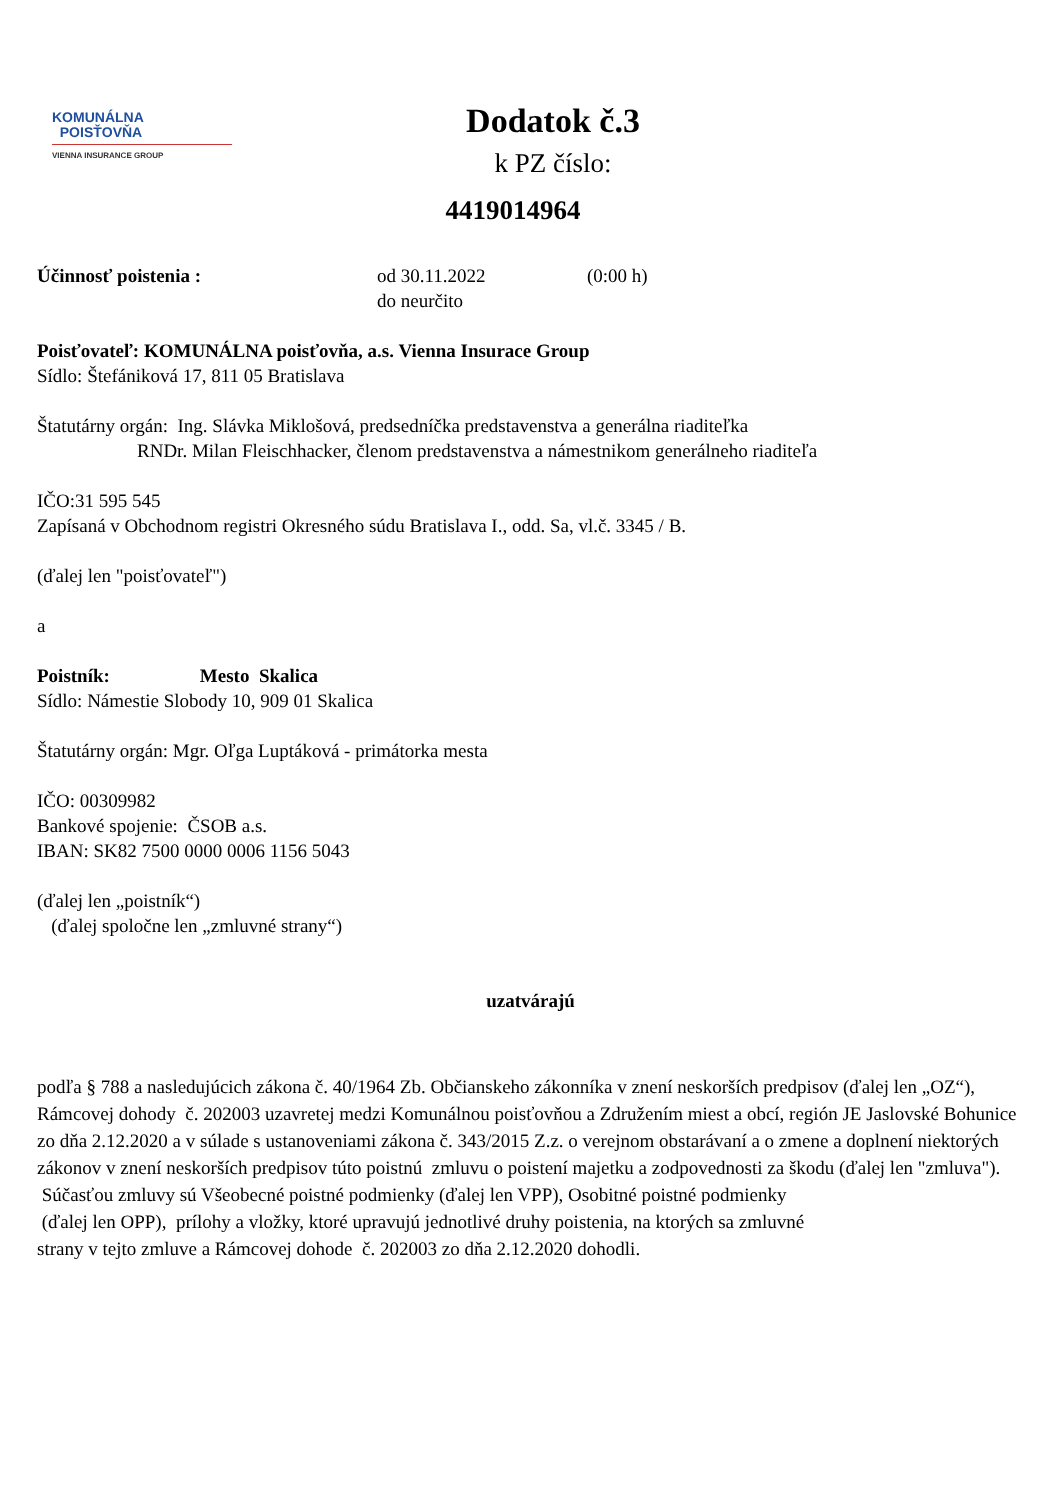KOMUNÁLNA
POISŤOVŇA
VIENNA INSURANCE GROUP
Dodatok č.3
k PZ číslo:
4419014964
Účinnosť poistenia : od 30.11.2022
do neurčito
(0:00 h)
Poisťovateľ: KOMUNÁLNA poisťovňa, a.s. Vienna Insurace Group
Sídlo: Štefániková 17, 811 05 Bratislava
Štatutárny orgán: Ing. Slávka Miklošová, predsedníčka predstavenstva a generálna riaditeľka
RNDr. Milan Fleischhacker, členom predstavenstva a námestnikom generálneho riaditeľa
IČO:31 595 545
Zapísaná v Obchodnom registri Okresného súdu Bratislava I., odd. Sa, vl.č. 3345 / B.
(ďalej len "poisťovateľ")
a
Poistník: Mesto Skalica
Sídlo: Námestie Slobody 10, 909 01 Skalica
Štatutárny orgán: Mgr. Oľga Luptáková - primátorka mesta
IČO: 00309982
Bankové spojenie: ČSOB a.s.
IBAN: SK82 7500 0000 0006 1156 5043
(ďalej len „poistník“)
(ďalej spoločne len „zmluvné strany“)
uzatvárajú
podľa § 788 a nasledujúcich zákona č. 40/1964 Zb. Občianskeho zákonníka v znení neskorších predpisov (ďalej len „OZ“), Rámcovej dohody č. 202003 uzavretej medzi Komunálnou poisťovňou a Združením miest a obcí, región JE Jaslovské Bohunice zo dňa 2.12.2020 a v súlade s ustanoveniami zákona č. 343/2015 Z.z. o verejnom obstarávaní a o zmene a doplnení niektorých zákonov v znení neskorších predpisov túto poistnú zmluvu o poistení majetku a zodpovednosti za škodu (ďalej len "zmluva").
Súčasťou zmluvy sú Všeobecné poistné podmienky (ďalej len VPP), Osobitné poistné podmienky
(ďalej len OPP), prílohy a vložky, ktoré upravujú jednotlivé druhy poistenia, na ktorých sa zmluvné
strany v tejto zmluve a Rámcovej dohode č. 202003 zo dňa 2.12.2020 dohodli.